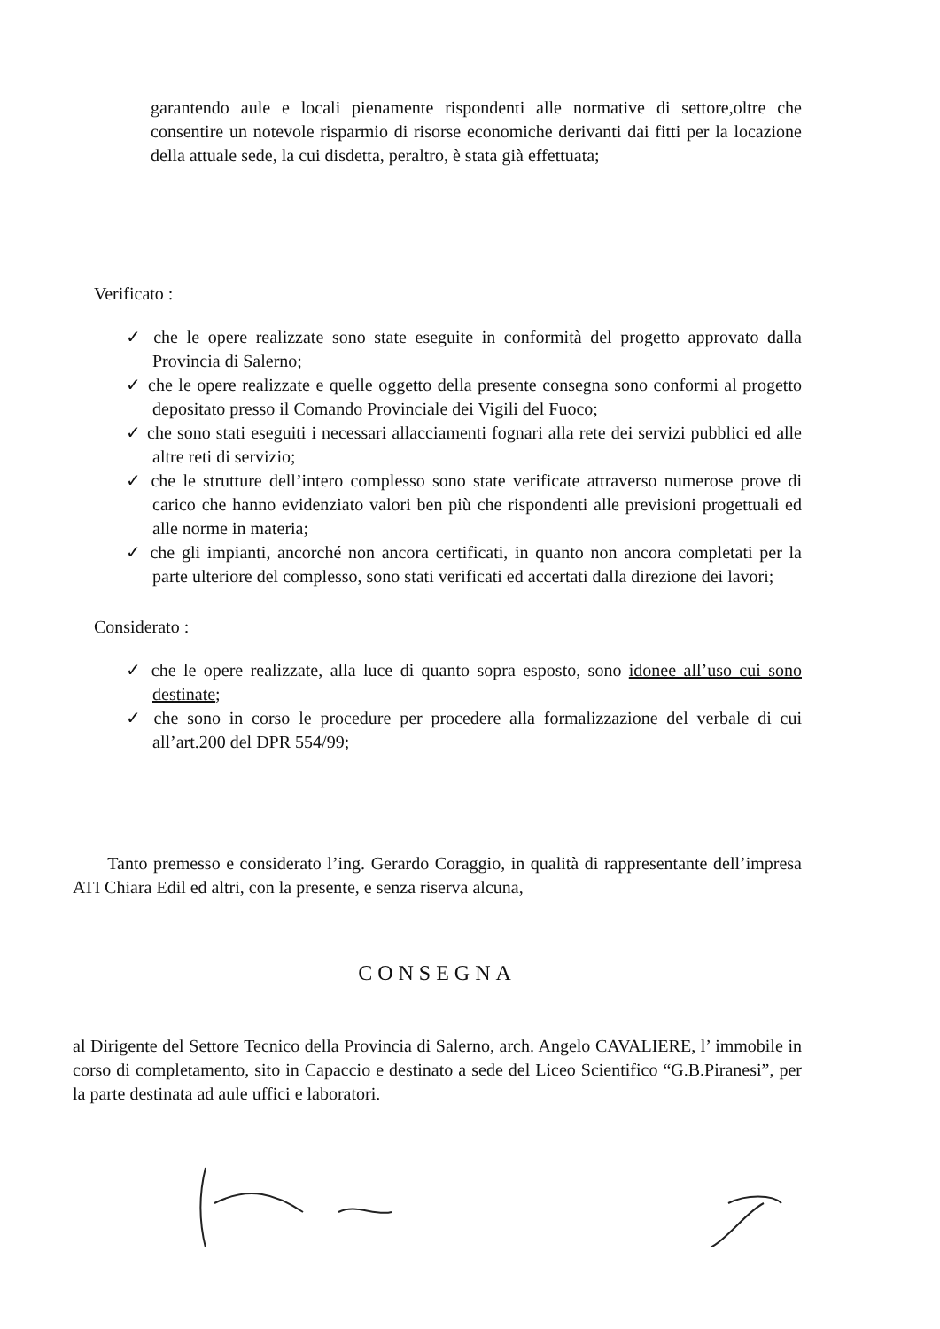garantendo aule e locali pienamente rispondenti alle normative di settore,oltre che consentire un notevole risparmio di risorse economiche derivanti dai fitti per la locazione della attuale sede, la cui disdetta, peraltro, è stata già effettuata;
Verificato :
✓ che le opere realizzate sono state eseguite in conformità del progetto approvato dalla Provincia di Salerno;
✓ che le opere realizzate e quelle oggetto della presente consegna sono conformi al progetto depositato presso il Comando Provinciale dei Vigili del Fuoco;
✓ che sono stati eseguiti i necessari allacciamenti fognari alla rete dei servizi pubblici ed alle altre reti di servizio;
✓ che le strutture dell’intero complesso sono state verificate attraverso numerose prove di carico che hanno evidenziato valori ben più che rispondenti alle previsioni progettuali ed alle norme in materia;
✓ che gli impianti, ancorché non ancora certificati, in quanto non ancora completati per la parte ulteriore del complesso, sono stati verificati ed accertati dalla direzione dei lavori;
Considerato :
✓ che le opere realizzate, alla luce di quanto sopra esposto, sono idonee all’uso cui sono destinate;
✓ che sono in corso le procedure per procedere alla formalizzazione del verbale di cui all’art.200 del DPR 554/99;
Tanto premesso e considerato l’ing. Gerardo Coraggio, in qualità di rappresentante dell’impresa ATI Chiara Edil ed altri, con la presente, e senza riserva alcuna,
CONSEGNA
al Dirigente del Settore Tecnico della Provincia di Salerno, arch. Angelo CAVALIERE, l’ immobile in corso di completamento, sito in Capaccio e destinato a sede del Liceo Scientifico “G.B.Piranesi”, per la parte destinata ad aule uffici e laboratori.